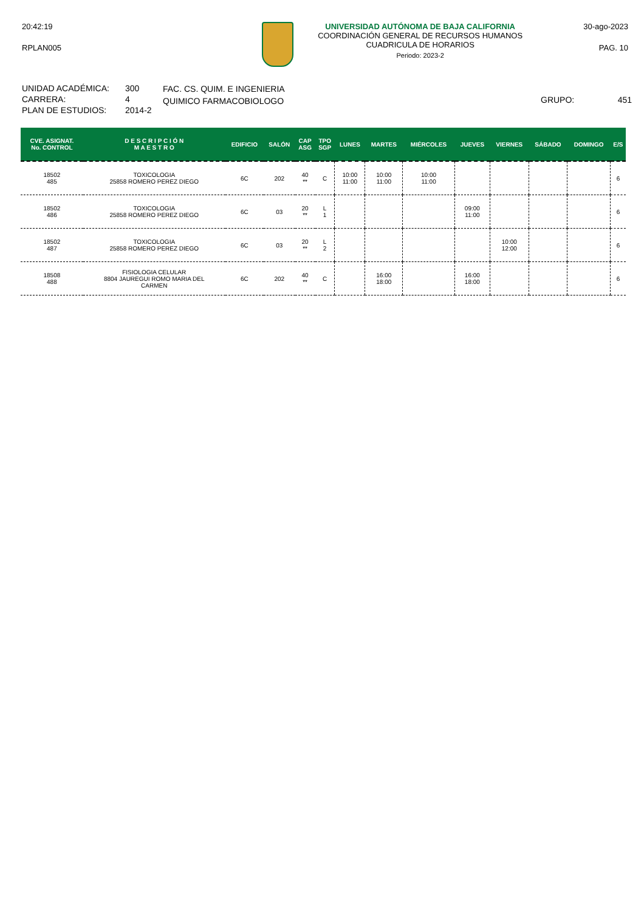20:42:19
RPLAN005
UNIVERSIDAD AUTÓNOMA DE BAJA CALIFORNIA
COORDINACIÓN GENERAL DE RECURSOS HUMANOS
CUADRICULA DE HORARIOS
Periodo: 2023-2
30-ago-2023
PAG. 10
UNIDAD ACADÉMICA:
CARRERA:
PLAN DE ESTUDIOS:
300
4
2014-2
FAC. CS. QUIM. E INGENIERIA
QUIMICO FARMACOBIOLOGO
GRUPO: 451
| CVE. ASIGNAT. No. CONTROL | D E S C R I P C I Ó N M A E S T R O | EDIFICIO | SALÓN | CAP ASG | TPO SGP | LUNES | MARTES | MIÉRCOLES | JUEVES | VIERNES | SÁBADO | DOMINGO | E/S |
| --- | --- | --- | --- | --- | --- | --- | --- | --- | --- | --- | --- | --- | --- |
| 18502 485 | TOXICOLOGIA 25858 ROMERO PEREZ DIEGO | 6C | 202 | 40 ** | C | 10:00 11:00 | 10:00 11:00 | 10:00 11:00 | | | | | 6 |
| 18502 486 | TOXICOLOGIA 25858 ROMERO PEREZ DIEGO | 6C | 03 | 20 ** | L 1 | | | | 09:00 11:00 | | | | 6 |
| 18502 487 | TOXICOLOGIA 25858 ROMERO PEREZ DIEGO | 6C | 03 | 20 ** | L 2 | | | | | 10:00 12:00 | | | 6 |
| 18508 488 | FISIOLOGIA CELULAR 8804 JAUREGUI ROMO MARIA DEL CARMEN | 6C | 202 | 40 ** | C | | 16:00 18:00 | | 16:00 18:00 | | | | 6 |